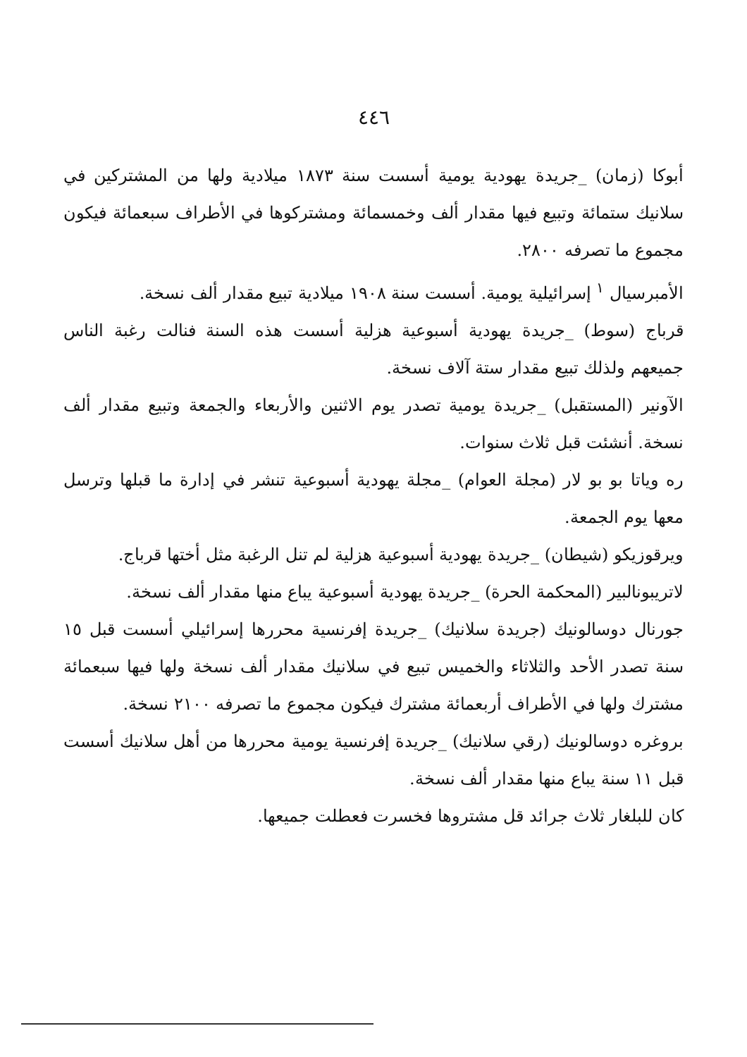٤٤٦
أبوكا (زمان) _جريدة يهودية يومية أسست سنة ١٨٧٣ ميلادية ولها من المشتركين في سلانيك ستمائة وتبيع فيها مقدار ألف وخمسمائة ومشتركوها في الأطراف سبعمائة فيكون مجموع ما تصرفه ٢٨٠٠.
الأمبرسيال <sup>١</sup> إسرائيلية يومية. أسست سنة ١٩٠٨ ميلادية تبيع مقدار ألف نسخة.
قرباج (سوط) _جريدة يهودية أسبوعية هزلية أسست هذه السنة فنالت رغبة الناس جميعهم ولذلك تبيع مقدار ستة آلاف نسخة.
الآونير (المستقبل) _جريدة يومية تصدر يوم الاثنين والأربعاء والجمعة وتبيع مقدار ألف نسخة. أنشئت قبل ثلاث سنوات.
ره وياتا بو بو لار (مجلة العوام) _مجلة يهودية أسبوعية تنشر في إدارة ما قبلها وترسل معها يوم الجمعة.
ويرقوزيكو (شيطان) _جريدة يهودية أسبوعية هزلية لم تنل الرغبة مثل أختها قرباج.
لاتريبونالبير (المحكمة الحرة) _جريدة يهودية أسبوعية يباع منها مقدار ألف نسخة.
جورنال دوسالونيك (جريدة سلانيك) _جريدة إفرنسية محررها إسرائيلي أسست قبل ١٥ سنة تصدر الأحد والثلاثاء والخميس تبيع في سلانيك مقدار ألف نسخة ولها فيها سبعمائة مشترك ولها في الأطراف أربعمائة مشترك فيكون مجموع ما تصرفه ٢١٠٠ نسخة.
بروغره دوسالونيك (رقي سلانيك) _جريدة إفرنسية يومية محررها من أهل سلانيك أسست قبل ١١ سنة يباع منها مقدار ألف نسخة.
كان للبلغار ثلاث جرائد قل مشتروها فخسرت فعطلت جميعها.